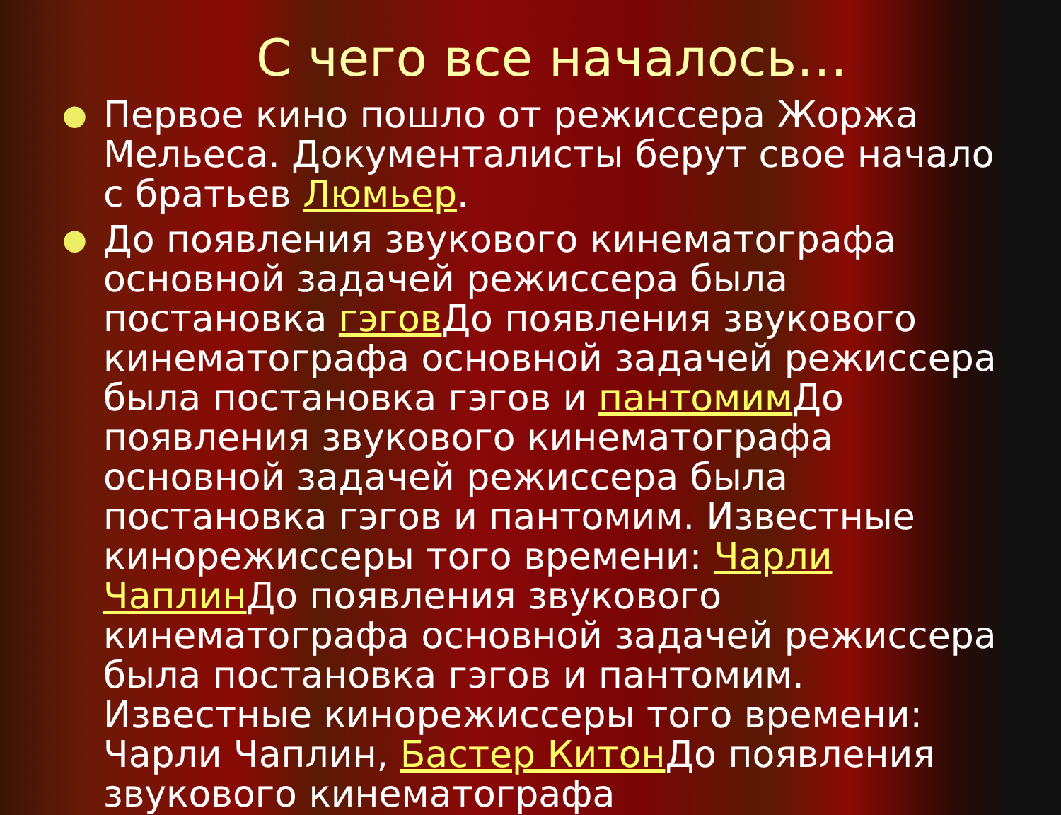С чего все началось…
● Первое кино пошло от режиссера Жоржа Мельеса. Документалисты берут свое начало с братьев Люмьер.
● До появления звукового кинематографа основной задачей режиссера была постановка гэгов До появления звукового кинематографа основной задачей режиссера была постановка гэгов и пантомим До появления звукового кинематографа основной задачей режиссера была постановка гэгов и пантомим. Известные кинорежиссеры того времени: Чарли Чаплин До появления звукового кинематографа основной задачей режиссера была постановка гэгов и пантомим. Известные кинорежиссеры того времени: Чарли Чаплин, Бастер Китон До появления звукового кинематографа